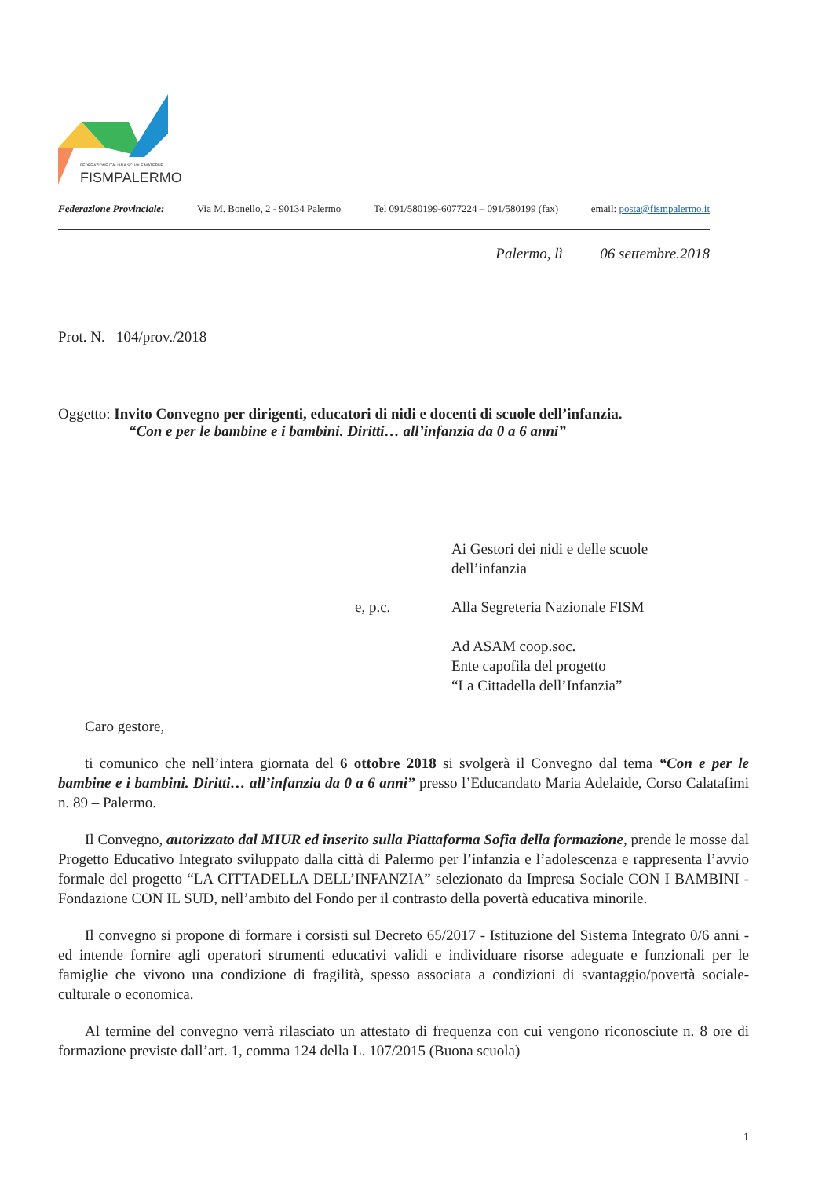FEDERAZIONE ITALIANA SCUOLE MATERNE
FISMPALERMO
Federazione Provinciale: Via M. Bonello, 2 - 90134 Palermo Tel 091/580199-6077224 – 091/580199 (fax) email: posta@fismpalermo.it
Palermo, lì 06 settembre.2018
Prot. N. 104/prov./2018
Oggetto: Invito Convegno per dirigenti, educatori di nidi e docenti di scuole dell’infanzia.
“Con e per le bambine e i bambini. Diritti… all’infanzia da 0 a 6 anni”
Ai Gestori dei nidi e delle scuole
dell’infanzia
e, p.c.
Alla Segreteria Nazionale FISM
Ad ASAM coop.soc.
Ente capofila del progetto
“La Cittadella dell’Infanzia”
Caro gestore,
ti comunico che nell’intera giornata del 6 ottobre 2018 si svolgerà il Convegno dal tema “Con e per le bambine e i bambini. Diritti… all’infanzia da 0 a 6 anni” presso l’Educandato Maria Adelaide, Corso Calatafimi n. 89 – Palermo.
Il Convegno, autorizzato dal MIUR ed inserito sulla Piattaforma Sofia della formazione, prende le mosse dal Progetto Educativo Integrato sviluppato dalla città di Palermo per l’infanzia e l’adolescenza e rappresenta l’avvio formale del progetto “LA CITTADELLA DELL’INFANZIA” selezionato da Impresa Sociale CON I BAMBINI - Fondazione CON IL SUD, nell’ambito del Fondo per il contrasto della povertà educativa minorile.
Il convegno si propone di formare i corsisti sul Decreto 65/2017 - Istituzione del Sistema Integrato 0/6 anni - ed intende fornire agli operatori strumenti educativi validi e individuare risorse adeguate e funzionali per le famiglie che vivono una condizione di fragilità, spesso associata a condizioni di svantaggio/povertà sociale-culturale o economica.
Al termine del convegno verrà rilasciato un attestato di frequenza con cui vengono riconosciute n. 8 ore di formazione previste dall’art. 1, comma 124 della L. 107/2015 (Buona scuola)
1